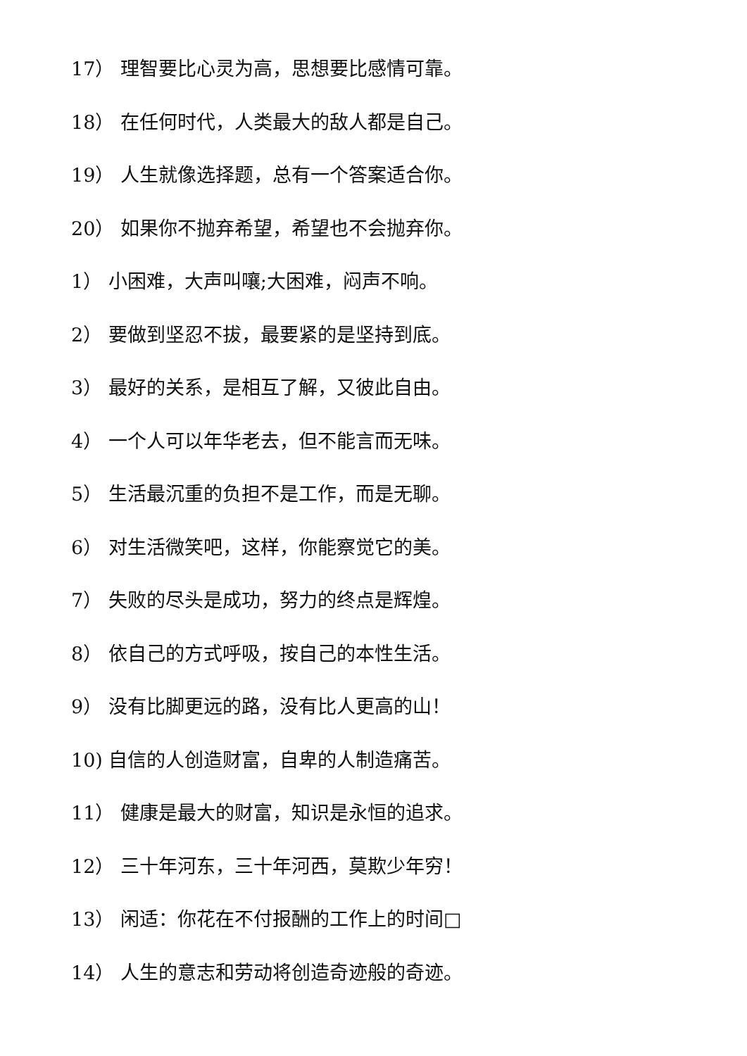17） 理智要比心灵为高，思想要比感情可靠。
18） 在任何时代，人类最大的敌人都是自己。
19） 人生就像选择题，总有一个答案适合你。
20） 如果你不抛弃希望，希望也不会抛弃你。
1） 小困难，大声叫嚷;大困难，闷声不响。
2） 要做到坚忍不拔，最要紧的是坚持到底。
3） 最好的关系，是相互了解，又彼此自由。
4） 一个人可以年华老去，但不能言而无味。
5） 生活最沉重的负担不是工作，而是无聊。
6） 对生活微笑吧，这样，你能察觉它的美。
7） 失败的尽头是成功，努力的终点是辉煌。
8） 依自己的方式呼吸，按自己的本性生活。
9） 没有比脚更远的路，没有比人更高的山！
10) 自信的人创造财富，自卑的人制造痛苦。
11） 健康是最大的财富，知识是永恒的追求。
12） 三十年河东，三十年河西，莫欺少年穷！
13） 闲适：你花在不付报酬的工作上的时间□
14） 人生的意志和劳动将创造奇迹般的奇迹。